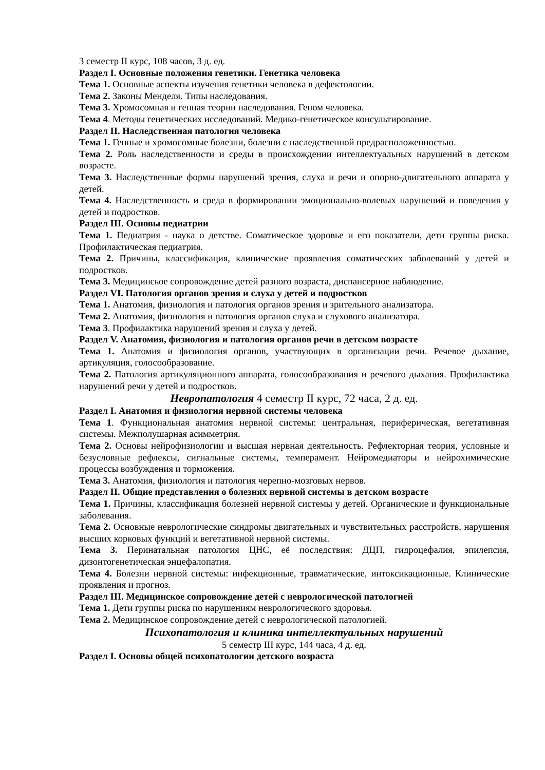3 семестр II курс, 108 часов, 3 д. ед.
Раздел I. Основные положения генетики. Генетика человека
Тема 1. Основные аспекты изучения генетики человека в дефектологии.
Тема 2. Законы Менделя. Типы наследования.
Тема 3. Хромосомная и генная теории наследования. Геном человека.
Тема 4. Методы генетических исследований. Медико-генетическое консультирование.
Раздел II. Наследственная патология человека
Тема 1. Генные и хромосомные болезни, болезни с наследственной предрасположенностью.
Тема 2. Роль наследственности и среды в происхождении интеллектуальных нарушений в детском возрасте.
Тема 3. Наследственные формы нарушений зрения, слуха и речи и опорно-двигательного аппарата у детей.
Тема 4. Наследственность и среда в формировании эмоционально-волевых нарушений и поведения у детей и подростков.
Раздел III. Основы педиатрии
Тема 1. Педиатрия - наука о детстве. Соматическое здоровье и его показатели, дети группы риска. Профилактическая педиатрия.
Тема 2. Причины, классификация, клинические проявления соматических заболеваний у детей и подростков.
Тема 3. Медицинское сопровождение детей разного возраста, диспансерное наблюдение.
Раздел VI. Патология органов зрения и слуха у детей и подростков
Тема 1. Анатомия, физиология и патология органов зрения и зрительного анализатора.
Тема 2. Анатомия, физиология и патология органов слуха и слухового анализатора.
Тема 3. Профилактика нарушений зрения и слуха у детей.
Раздел V. Анатомия, физиология и патология органов речи в детском возрасте
Тема 1. Анатомия и физиология органов, участвующих в организации речи. Речевое дыхание, артикуляция, голосообразование.
Тема 2. Патология артикуляционного аппарата, голосообразования и речевого дыхания. Профилактика нарушений речи у детей и подростков.
Невропатология 4 семестр II курс, 72 часа, 2 д. ед.
Раздел I. Анатомия и физиология нервной системы человека
Тема 1. Функциональная анатомия нервной системы: центральная, периферическая, вегетативная системы. Межполушарная асимметрия.
Тема 2. Основы нейрофизиологии и высшая нервная деятельность. Рефлекторная теория, условные и безусловные рефлексы, сигнальные системы, темперамент. Нейромедиаторы и нейрохимические процессы возбуждения и торможения.
Тема 3. Анатомия, физиология и патология черепно-мозговых нервов.
Раздел II. Общие представления о болезнях нервной системы в детском возрасте
Тема 1. Причины, классификация болезней нервной системы у детей. Органические и функциональные заболевания.
Тема 2. Основные неврологические синдромы двигательных и чувствительных расстройств, нарушения высших корковых функций и вегетативной нервной системы.
Тема 3. Перинатальная патология ЦНС, её последствия: ДЦП, гидроцефалия, эпилепсия, дизонтогенетическая энцефалопатия.
Тема 4. Болезни нервной системы: инфекционные, травматические, интоксикационные. Клинические проявления и прогноз.
Раздел III. Медицинское сопровождение детей с неврологической патологией
Тема 1. Дети группы риска по нарушениям неврологического здоровья.
Тема 2. Медицинское сопровождение детей с неврологической патологией.
Психопатология и клиника интеллектуальных нарушений
5 семестр III курс, 144 часа, 4 д. ед.
Раздел I. Основы общей психопатологии детского возраста